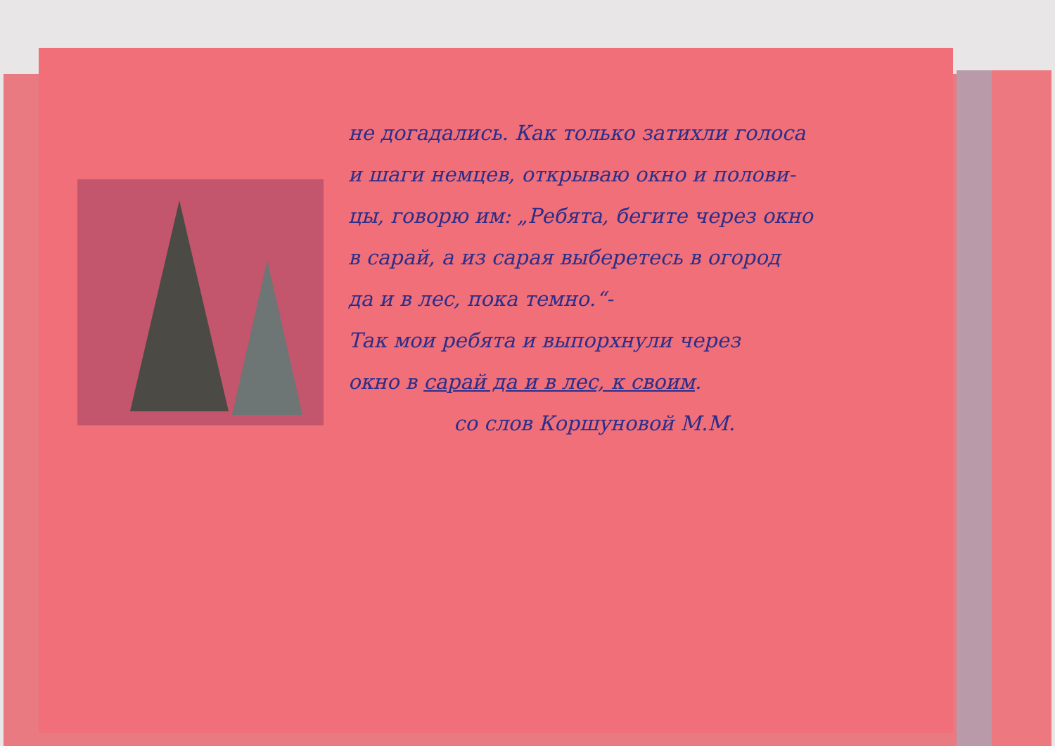не догадались. Как только затихли голоса
и шаги немцев, открываю окно и полови-
цы, говорю им: „Ребята, бегите через окно
в сарай, а из сарая выберетесь в огород
да и в лес, пока темно.“-
Так мои ребята и выпорхнули через
окно в сарай да и в лес, к своим.
со слов Коршуновой М.М.